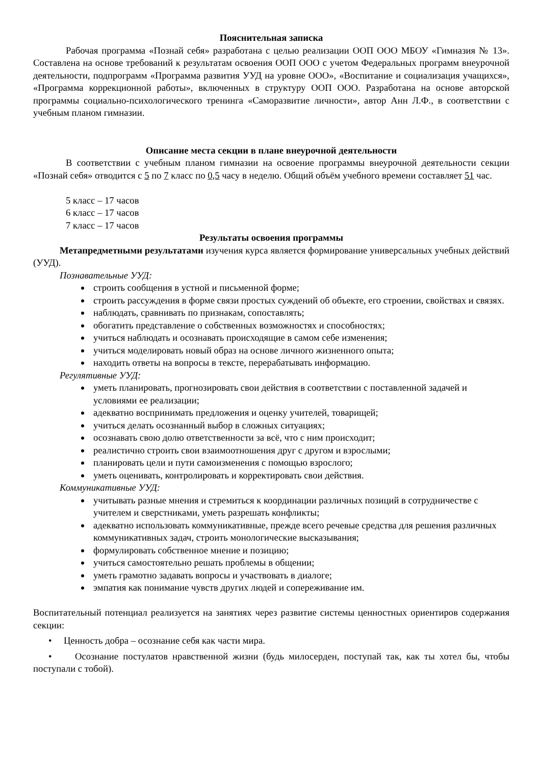Пояснительная записка
Рабочая программа «Познай себя» разработана с целью реализации ООП ООО МБОУ «Гимназия № 13». Составлена на основе требований к результатам освоения ООП ООО с учетом Федеральных программ внеурочной деятельности, подпрограмм «Программа развития УУД на уровне ООО», «Воспитание и социализация учащихся», «Программа коррекционной работы», включенных в структуру ООП ООО. Разработана на основе авторской программы социально-психологического тренинга «Саморазвитие личности», автор Анн Л.Ф., в соответствии с учебным планом гимназии.
Описание места секции в плане внеурочной деятельности
В соответствии с учебным планом гимназии на освоение программы внеурочной деятельности секции «Познай себя» отводится с 5 по 7 класс по 0,5 часу в неделю. Общий объём учебного времени составляет 51 час.
5 класс – 17 часов
6 класс – 17 часов
7 класс – 17 часов
Результаты освоения программы
Метапредметными результатами изучения курса является формирование универсальных учебных действий (УУД).
Познавательные УУД:
строить сообщения в устной и письменной форме;
строить рассуждения в форме связи простых суждений об объекте, его строении, свойствах и связях.
наблюдать, сравнивать по признакам, сопоставлять;
обогатить представление о собственных возможностях и способностях;
учиться наблюдать и осознавать происходящие в самом себе изменения;
учиться моделировать новый образ на основе личного жизненного опыта;
находить ответы на вопросы в тексте, перерабатывать информацию.
Регулятивные УУД:
уметь планировать, прогнозировать свои действия в соответствии с поставленной задачей и условиями ее реализации;
адекватно воспринимать предложения и оценку учителей, товарищей;
учиться делать осознанный выбор в сложных ситуациях;
осознавать свою долю ответственности за всё, что с ним происходит;
реалистично строить свои взаимоотношения друг с другом и взрослыми;
планировать цели и пути самоизменения с помощью взрослого;
уметь оценивать, контролировать и корректировать свои действия.
Коммуникативные УУД:
учитывать разные мнения и стремиться к координации различных позиций в сотрудничестве с учителем и сверстниками, уметь разрешать конфликты;
адекватно использовать коммуникативные, прежде всего речевые средства для решения различных коммуникативных задач, строить монологические высказывания;
формулировать собственное мнение и позицию;
учиться самостоятельно решать проблемы в общении;
уметь грамотно задавать вопросы и участвовать в диалоге;
эмпатия как понимание чувств других людей и сопереживание им.
Воспитательный потенциал реализуется на занятиях через развитие системы ценностных ориентиров содержания секции:
• Ценность добра – осознание себя как части мира.
• Осознание постулатов нравственной жизни (будь милосерден, поступай так, как ты хотел бы, чтобы поступали с тобой).